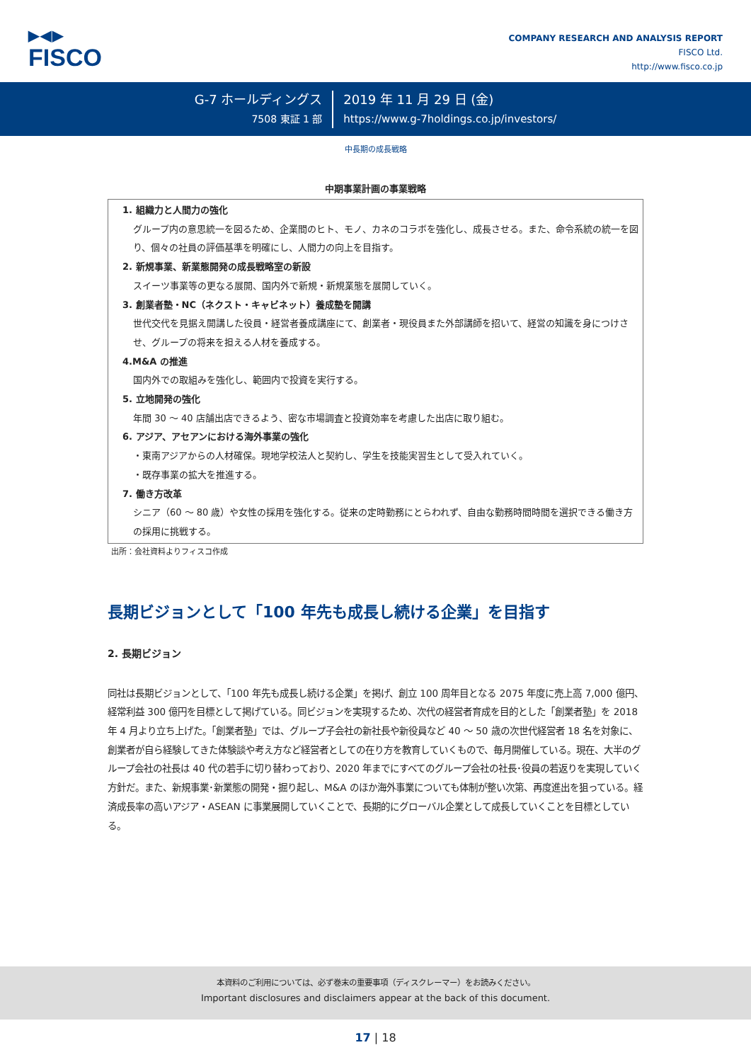▶◀▶
FISCO
COMPANY RESEARCH AND ANALYSIS REPORT
FISCO Ltd.
http://www.fisco.co.jp
G-7 ホールディングス
7508 東証 1 部
2019 年 11 月 29 日 (金)
https://www.g-7holdings.co.jp/investors/
中長期の成長戦略
中期事業計画の事業戦略
1. 組織力と人間力の強化
グループ内の意思統一を図るため、企業間のヒト、モノ、カネのコラボを強化し、成長させる。また、命令系統の統一を図り、個々の社員の評価基準を明確にし、人間力の向上を目指す。
2. 新規事業、新業態開発の成長戦略室の新設
スイーツ事業等の更なる展開、国内外で新規・新規業態を展開していく。
3. 創業者塾・NC（ネクスト・キャビネット）養成塾を開講
世代交代を見据え開講した役員・経営者養成講座にて、創業者・現役員また外部講師を招いて、経営の知識を身につけさせ、グループの将来を担える人材を養成する。
4.M&A の推進
国内外での取組みを強化し、範囲内で投資を実行する。
5. 立地開発の強化
年間 30 ～ 40 店舗出店できるよう、密な市場調査と投資効率を考慮した出店に取り組む。
6. アジア、アセアンにおける海外事業の強化
・東南アジアからの人材確保。現地学校法人と契約し、学生を技能実習生として受入れていく。
・既存事業の拡大を推進する。
7. 働き方改革
シニア（60 ～ 80 歳）や女性の採用を強化する。従来の定時勤務にとらわれず、自由な勤務時間時間を選択できる働き方の採用に挑戦する。
出所：会社資料よりフィスコ作成
長期ビジョンとして「100 年先も成長し続ける企業」を目指す
2. 長期ビジョン
同社は長期ビジョンとして、「100 年先も成長し続ける企業」を掲げ、創立 100 周年目となる 2075 年度に売上高 7,000 億円、経常利益 300 億円を目標として掲げている。同ビジョンを実現するため、次代の経営者育成を目的とした「創業者塾」を 2018 年 4 月より立ち上げた。「創業者塾」では、グループ子会社の新社長や新役員など 40 ～ 50 歳の次世代経営者 18 名を対象に、創業者が自ら経験してきた体験談や考え方など経営者としての在り方を教育していくもので、毎月開催している。現在、大半のグループ会社の社長は 40 代の若手に切り替わっており、2020 年までにすべてのグループ会社の社長･役員の若返りを実現していく方針だ。また、新規事業･新業態の開発・掘り起し、M&A のほか海外事業についても体制が整い次第、再度進出を狙っている。経済成長率の高いアジア・ASEAN に事業展開していくことで、長期的にグローバル企業として成長していくことを目標としている。
本資料のご利用については、必ず巻末の重要事項（ディスクレーマー）をお読みください。
Important disclosures and disclaimers appear at the back of this document.
17 | 18